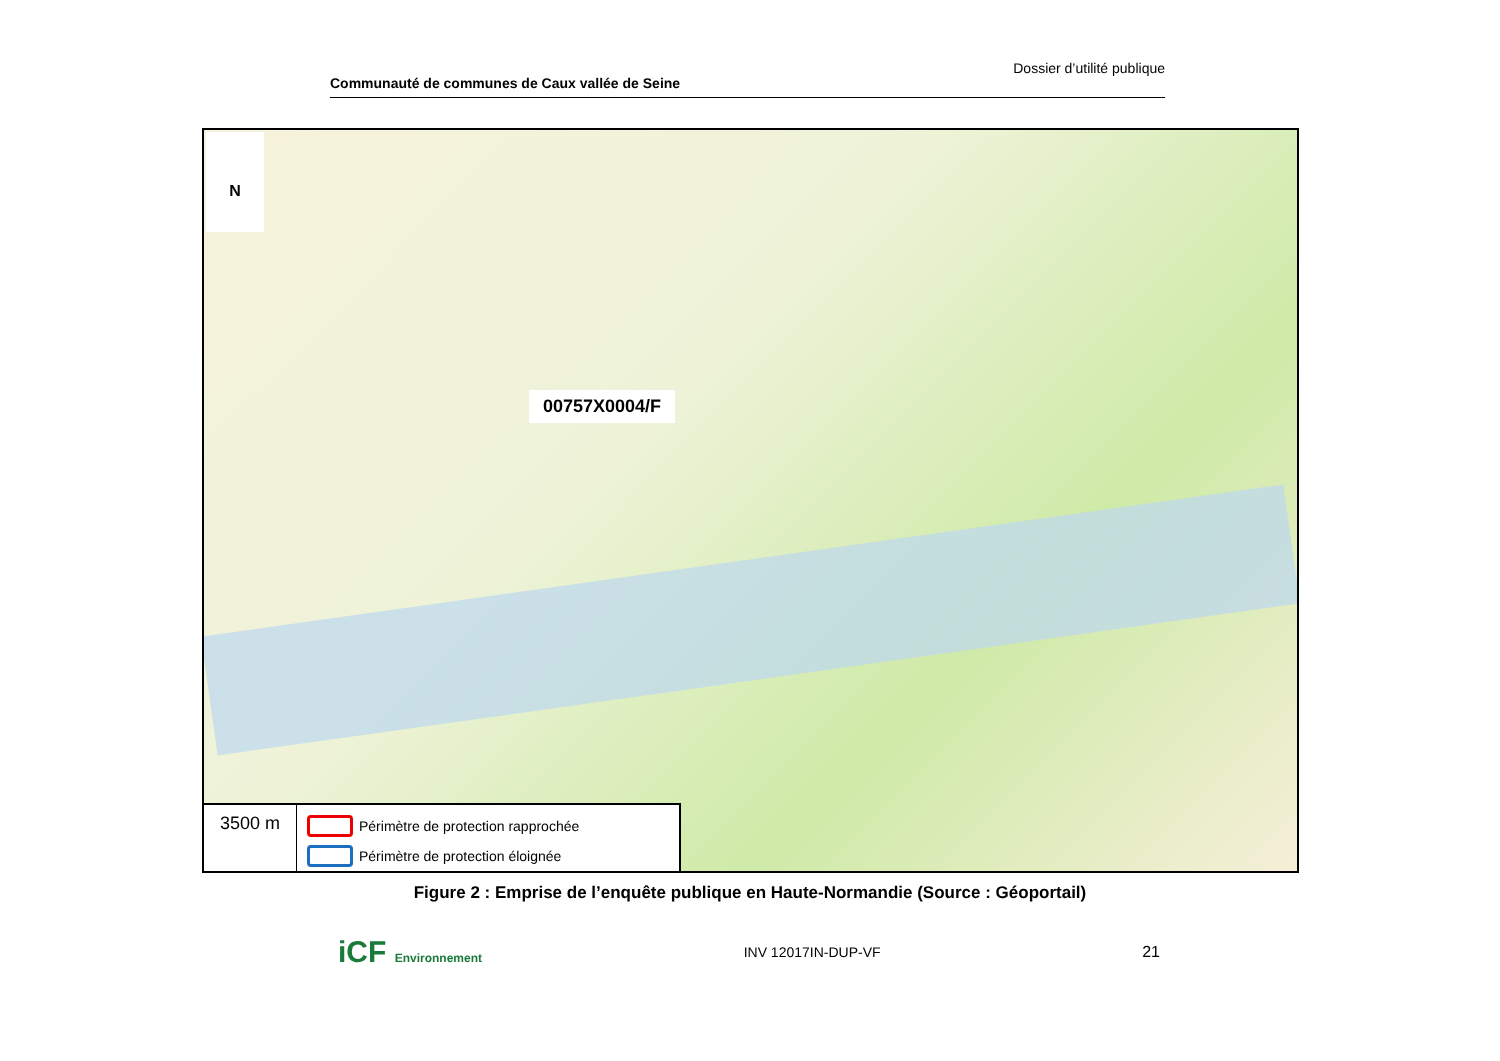Communauté de communes de Caux vallée de Seine Dossier d’utilité publique
N
00757X0004/F
3500 m
Périmètre de protection rapprochée
Périmètre de protection éloignée
Figure 2 : Emprise de l’enquête publique en Haute-Normandie (Source : Géoportail)
iCF Environnement INV 12017IN-DUP-VF 21